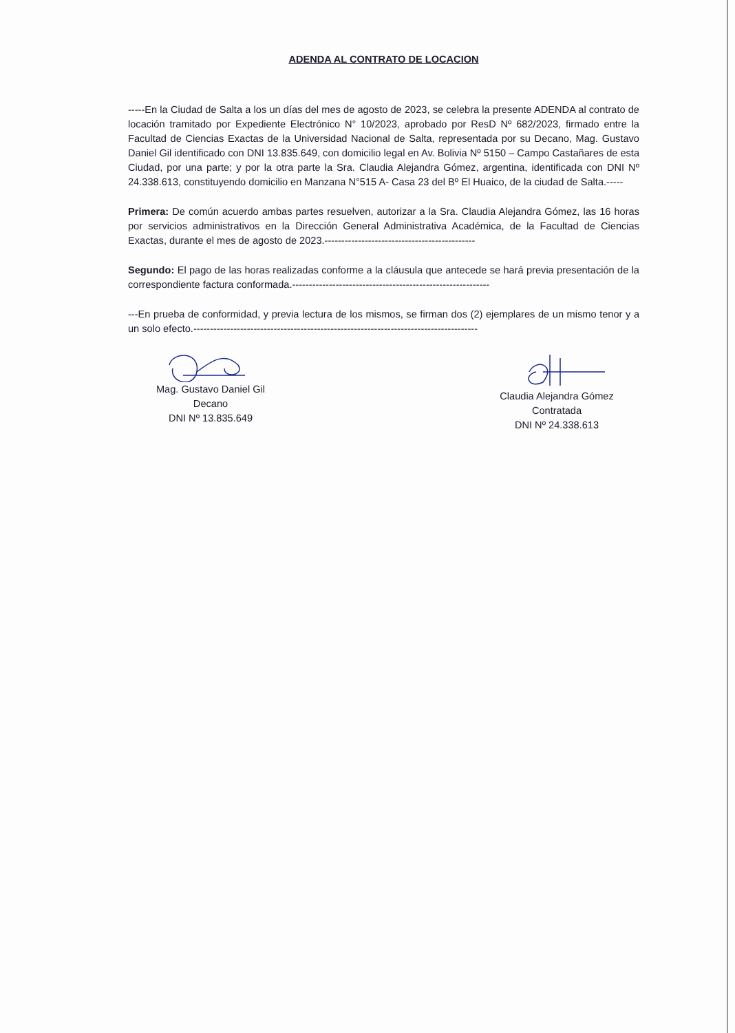ADENDA AL CONTRATO DE LOCACION
-----En la Ciudad de Salta a los un días del mes de agosto de 2023, se celebra la presente ADENDA al contrato de locación tramitado por Expediente Electrónico N° 10/2023, aprobado por ResD Nº 682/2023, firmado entre la Facultad de Ciencias Exactas de la Universidad Nacional de Salta, representada por su Decano, Mag. Gustavo Daniel Gil identificado con DNI 13.835.649, con domicilio legal en Av. Bolivia Nº 5150 – Campo Castañares de esta Ciudad, por una parte; y por la otra parte la Sra. Claudia Alejandra Gómez, argentina, identificada con DNI Nº 24.338.613, constituyendo domicilio en Manzana N°515 A- Casa 23 del Bº El Huaico, de la ciudad de Salta.-----
Primera: De común acuerdo ambas partes resuelven, autorizar a la Sra. Claudia Alejandra Gómez, las 16 horas por servicios administrativos en la Dirección General Administrativa Académica, de la Facultad de Ciencias Exactas, durante el mes de agosto de 2023.---------------------------------------------
Segundo: El pago de las horas realizadas conforme a la cláusula que antecede se hará previa presentación de la correspondiente factura conformada.-----------------------------------------------------------
---En prueba de conformidad, y previa lectura de los mismos, se firman dos (2) ejemplares de un mismo tenor y a un solo efecto.-------------------------------------------------------------------------------------
Mag. Gustavo Daniel Gil
Decano
DNI Nº 13.835.649
Claudia Alejandra Gómez
Contratada
DNI Nº 24.338.613